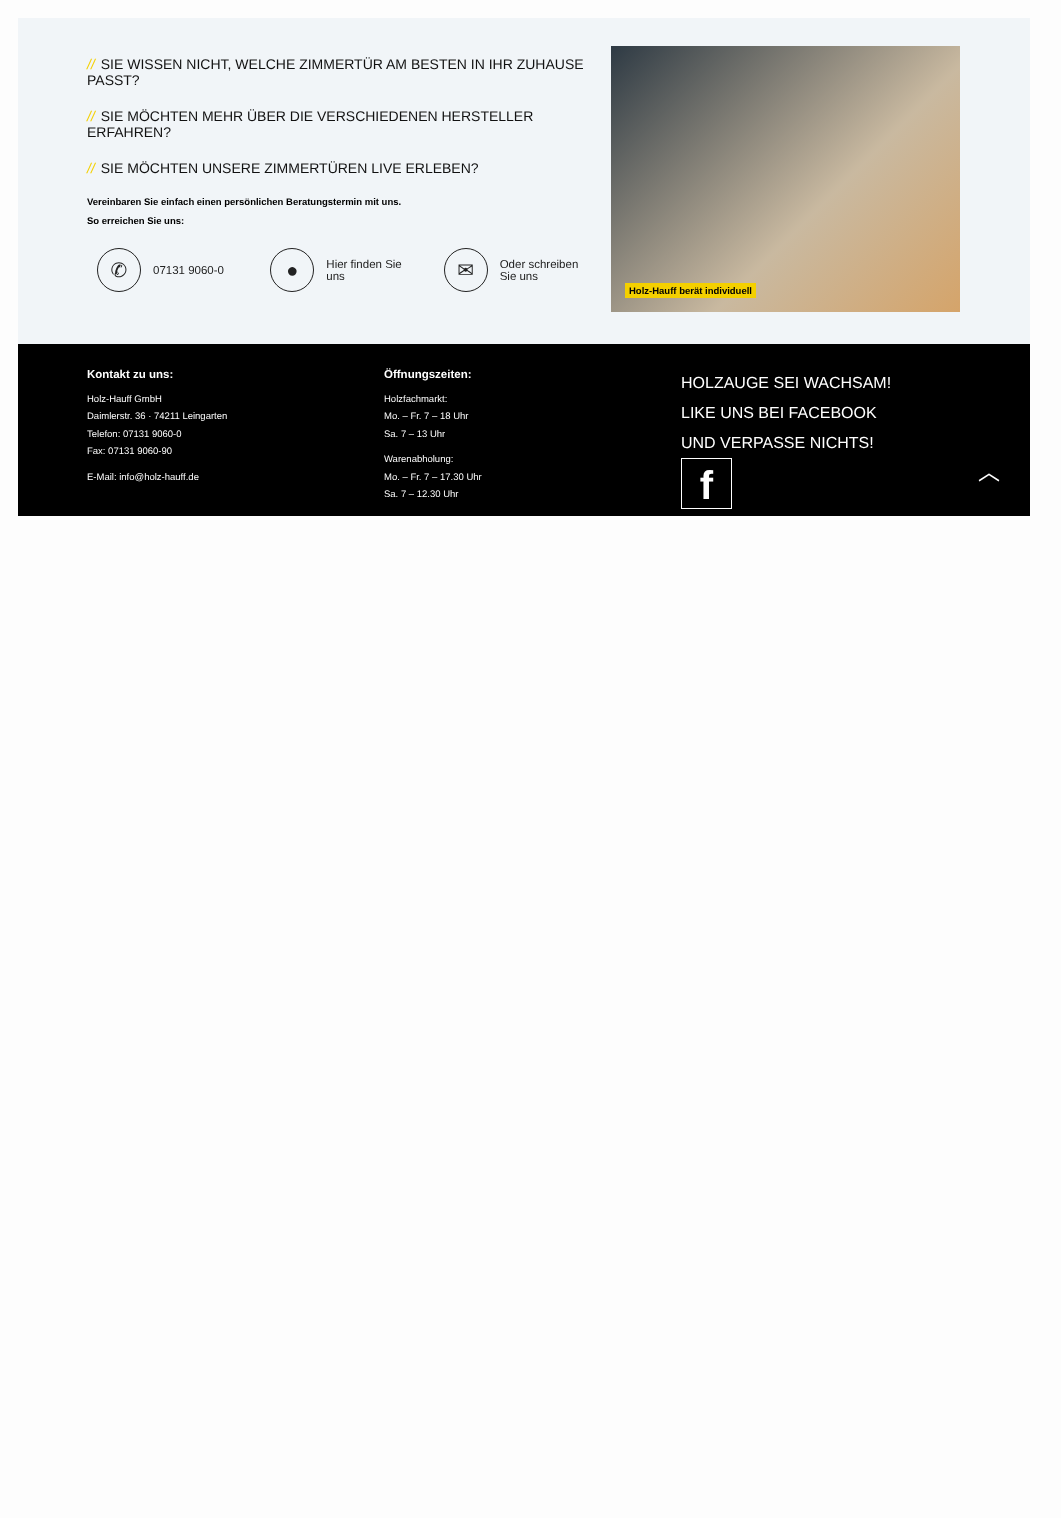// SIE WISSEN NICHT, WELCHE ZIMMERTÜR AM BESTEN IN IHR ZUHAUSE PASST?
// SIE MÖCHTEN MEHR ÜBER DIE VERSCHIEDENEN HERSTELLER ERFAHREN?
// SIE MÖCHTEN UNSERE ZIMMERTÜREN LIVE ERLEBEN?
Vereinbaren Sie einfach einen persönlichen Beratungstermin mit uns.
So erreichen Sie uns:
✆
07131 9060-0
●
Hier finden Sie
uns
✉
Oder schreiben
Sie uns
Holz-Hauff berät individuell
Kontakt zu uns:
Holz-Hauff GmbH
Daimlerstr. 36 · 74211 Leingarten
Telefon: 07131 9060-0
Fax: 07131 9060-90
E-Mail: info@holz-hauff.de
Öffnungszeiten:
Holzfachmarkt:
Mo. – Fr. 7 – 18 Uhr
Sa. 7 – 13 Uhr
Warenabholung:
Mo. – Fr. 7 – 17.30 Uhr
Sa. 7 – 12.30 Uhr
HOLZAUGE SEI WACHSAM!
LIKE UNS BEI FACEBOOK
UND VERPASSE NICHTS!
f
︿